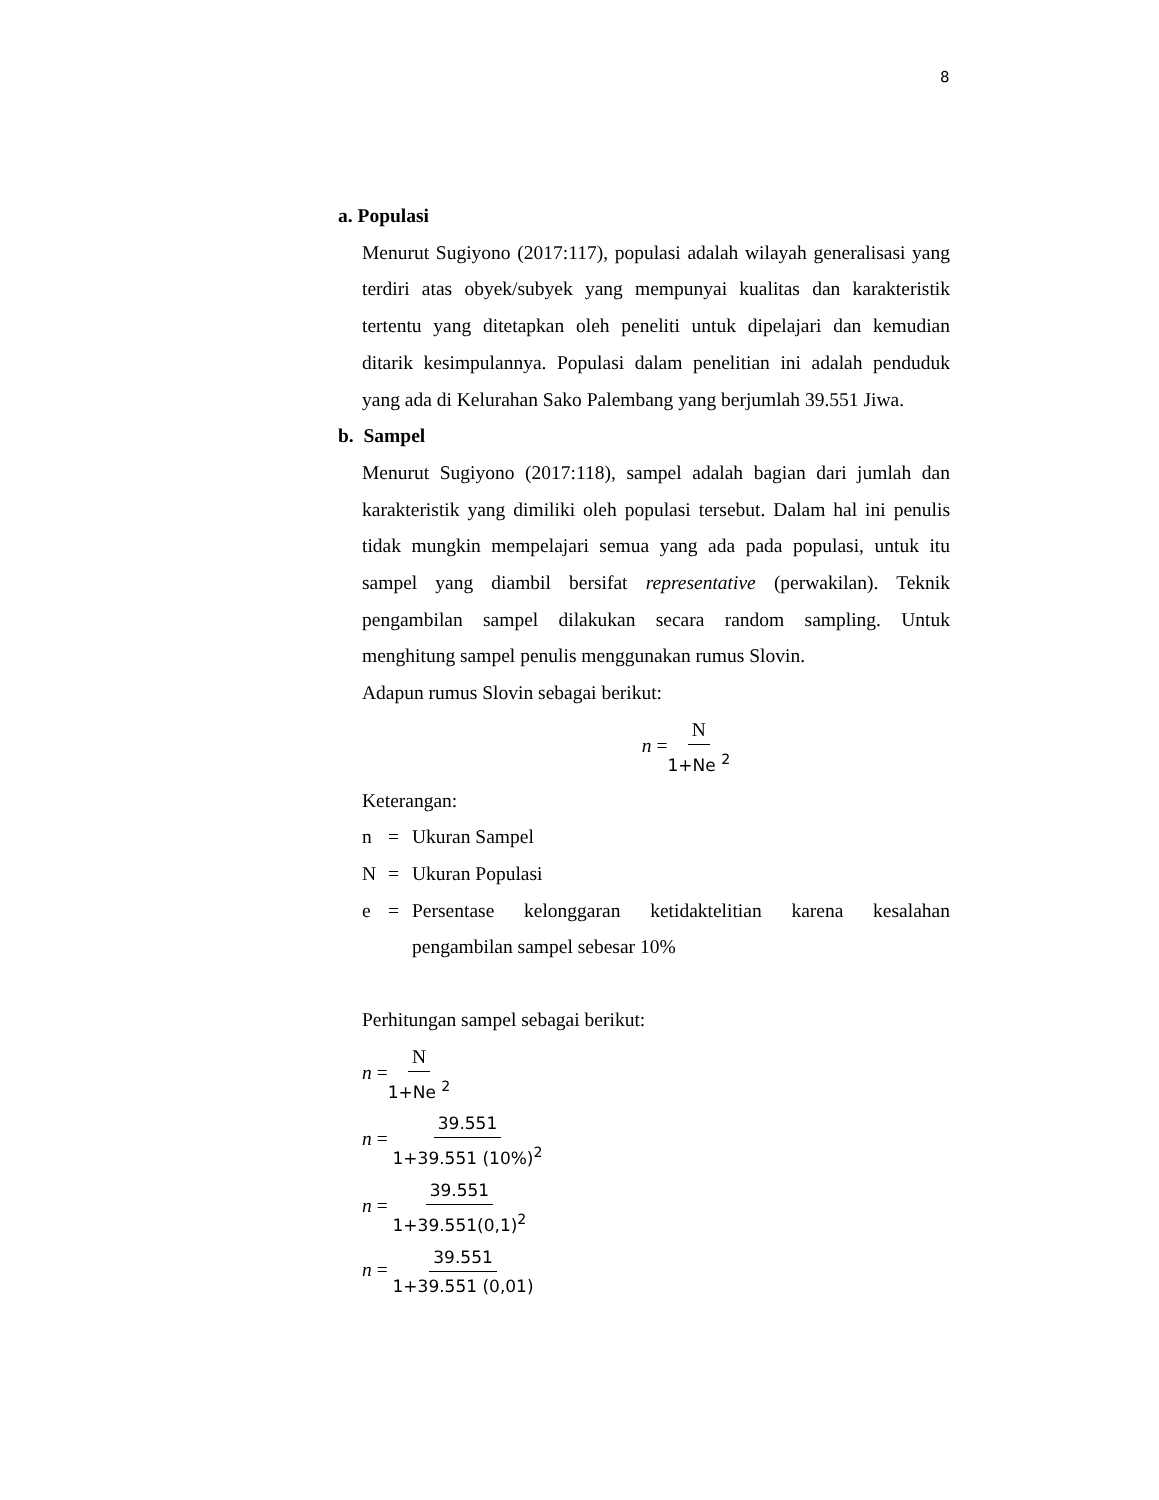8
a. Populasi
Menurut Sugiyono (2017:117), populasi adalah wilayah generalisasi yang terdiri atas obyek/subyek yang mempunyai kualitas dan karakteristik tertentu yang ditetapkan oleh peneliti untuk dipelajari dan kemudian ditarik kesimpulannya. Populasi dalam penelitian ini adalah penduduk yang ada di Kelurahan Sako Palembang yang berjumlah 39.551 Jiwa.
b. Sampel
Menurut Sugiyono (2017:118), sampel adalah bagian dari jumlah dan karakteristik yang dimiliki oleh populasi tersebut. Dalam hal ini penulis tidak mungkin mempelajari semua yang ada pada populasi, untuk itu sampel yang diambil bersifat representative (perwakilan). Teknik pengambilan sampel dilakukan secara random sampling. Untuk menghitung sampel penulis menggunakan rumus Slovin.
Adapun rumus Slovin sebagai berikut:
n =N 1+Ne <sup>2</sup>
Keterangan:
n = Ukuran Sampel
N = Ukuran Populasi
e = Persentase kelonggaran ketidaktelitian karena kesalahan pengambilan sampel sebesar 10%
Perhitungan sampel sebagai berikut:
n =N 1+Ne <sup>2</sup>
n = 39.551 1+39.551 (10%)<sup>2</sup>
n = 39.551 1+39.551(0,1)<sup>2</sup>
n = 39.551 1+39.551 (0,01)